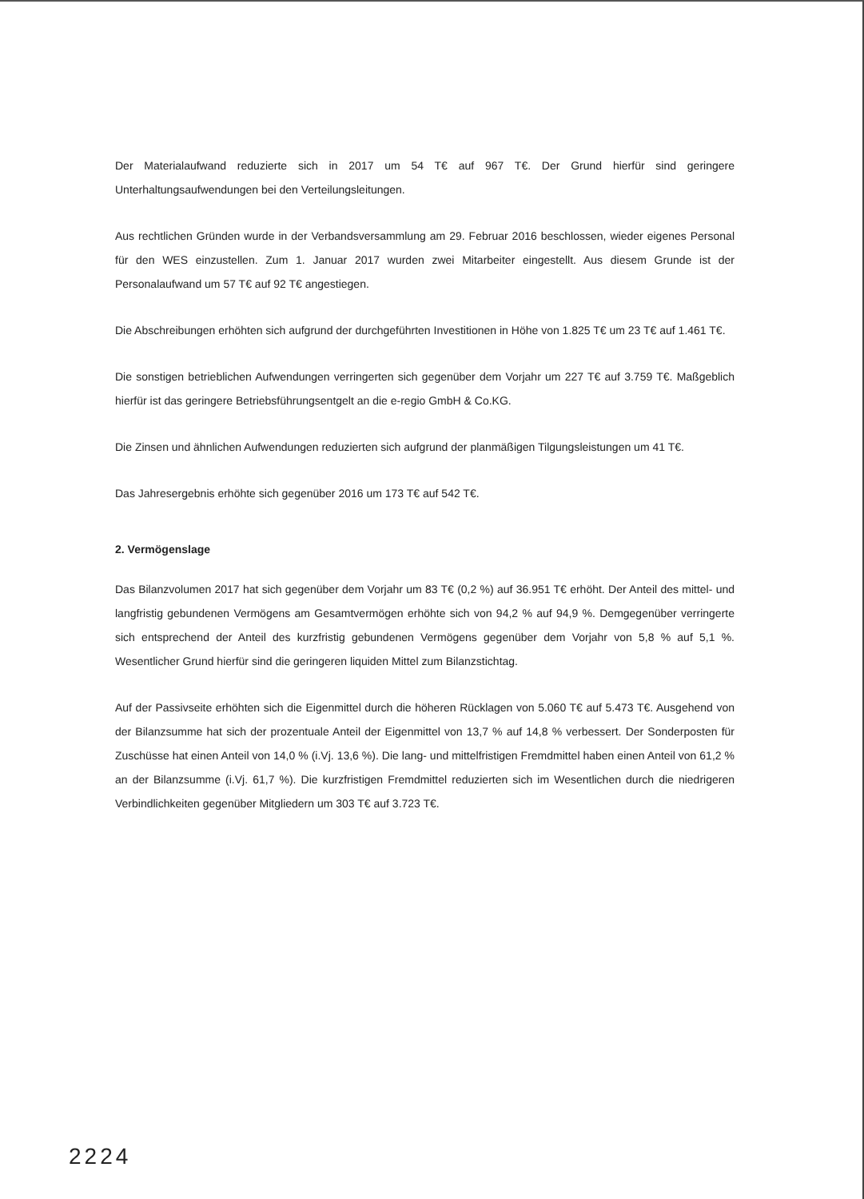Der Materialaufwand reduzierte sich in 2017 um 54 T€ auf 967 T€. Der Grund hierfür sind geringere Unterhaltungsaufwendungen bei den Verteilungsleitungen.
Aus rechtlichen Gründen wurde in der Verbandsversammlung am 29. Februar 2016 beschlossen, wieder eigenes Personal für den WES einzustellen. Zum 1. Januar 2017 wurden zwei Mitarbeiter eingestellt. Aus diesem Grunde ist der Personalaufwand um 57 T€ auf 92 T€ angestiegen.
Die Abschreibungen erhöhten sich aufgrund der durchgeführten Investitionen in Höhe von 1.825 T€ um 23 T€ auf 1.461 T€.
Die sonstigen betrieblichen Aufwendungen verringerten sich gegenüber dem Vorjahr um 227 T€ auf 3.759 T€. Maßgeblich hierfür ist das geringere Betriebsführungsentgelt an die e-regio GmbH & Co.KG.
Die Zinsen und ähnlichen Aufwendungen reduzierten sich aufgrund der planmäßigen Tilgungsleistungen um 41 T€.
Das Jahresergebnis erhöhte sich gegenüber 2016 um 173 T€ auf 542 T€.
2. Vermögenslage
Das Bilanzvolumen 2017 hat sich gegenüber dem Vorjahr um 83 T€ (0,2 %) auf 36.951 T€ erhöht. Der Anteil des mittel- und langfristig gebundenen Vermögens am Gesamtvermögen erhöhte sich von 94,2 % auf 94,9 %. Demgegenüber verringerte sich entsprechend der Anteil des kurzfristig gebundenen Vermögens gegenüber dem Vorjahr von 5,8 % auf 5,1 %. Wesentlicher Grund hierfür sind die geringeren liquiden Mittel zum Bilanzstichtag.
Auf der Passivseite erhöhten sich die Eigenmittel durch die höheren Rücklagen von 5.060 T€ auf 5.473 T€. Ausgehend von der Bilanzsumme hat sich der prozentuale Anteil der Eigenmittel von 13,7 % auf 14,8 % verbessert. Der Sonderposten für Zuschüsse hat einen Anteil von 14,0 % (i.Vj. 13,6 %). Die lang- und mittelfristigen Fremdmittel haben einen Anteil von 61,2 % an der Bilanzsumme (i.Vj. 61,7 %). Die kurzfristigen Fremdmittel reduzierten sich im Wesentlichen durch die niedrigeren Verbindlichkeiten gegenüber Mitgliedern um 303 T€ auf 3.723 T€.
2224